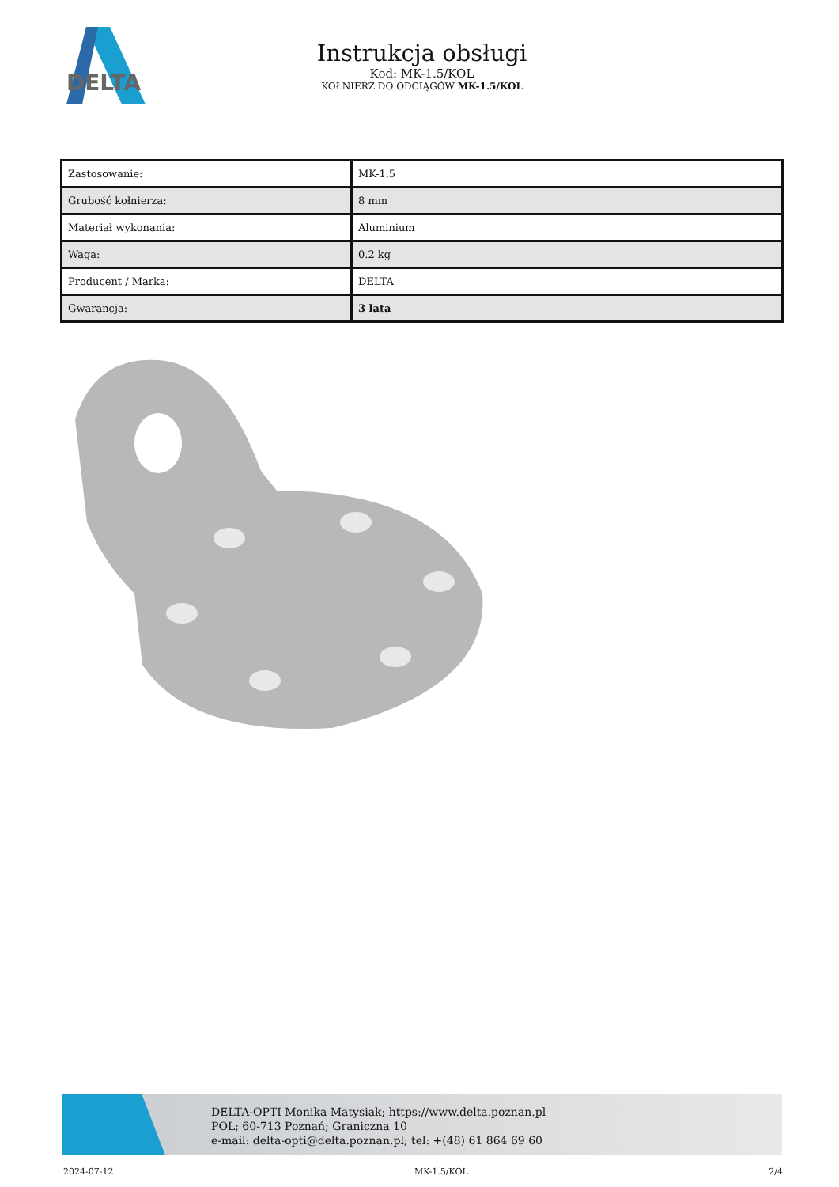DELTA
Instrukcja obsługi
Kod: MK-1.5/KOL
KOŁNIERZ DO ODCIĄGÓW MK-1.5/KOL
| Zastosowanie: | MK-1.5 |
| Grubość kołnierza: | 8 mm |
| Materiał wykonania: | Aluminium |
| Waga: | 0.2 kg |
| Producent / Marka: | DELTA |
| Gwarancja: | 3 lata |
DELTA-OPTI Monika Matysiak; https://www.delta.poznan.pl
POL; 60-713 Poznań; Graniczna 10
e-mail: delta-opti@delta.poznan.pl; tel: +(48) 61 864 69 60
2024-07-12 MK-1.5/KOL 2/4